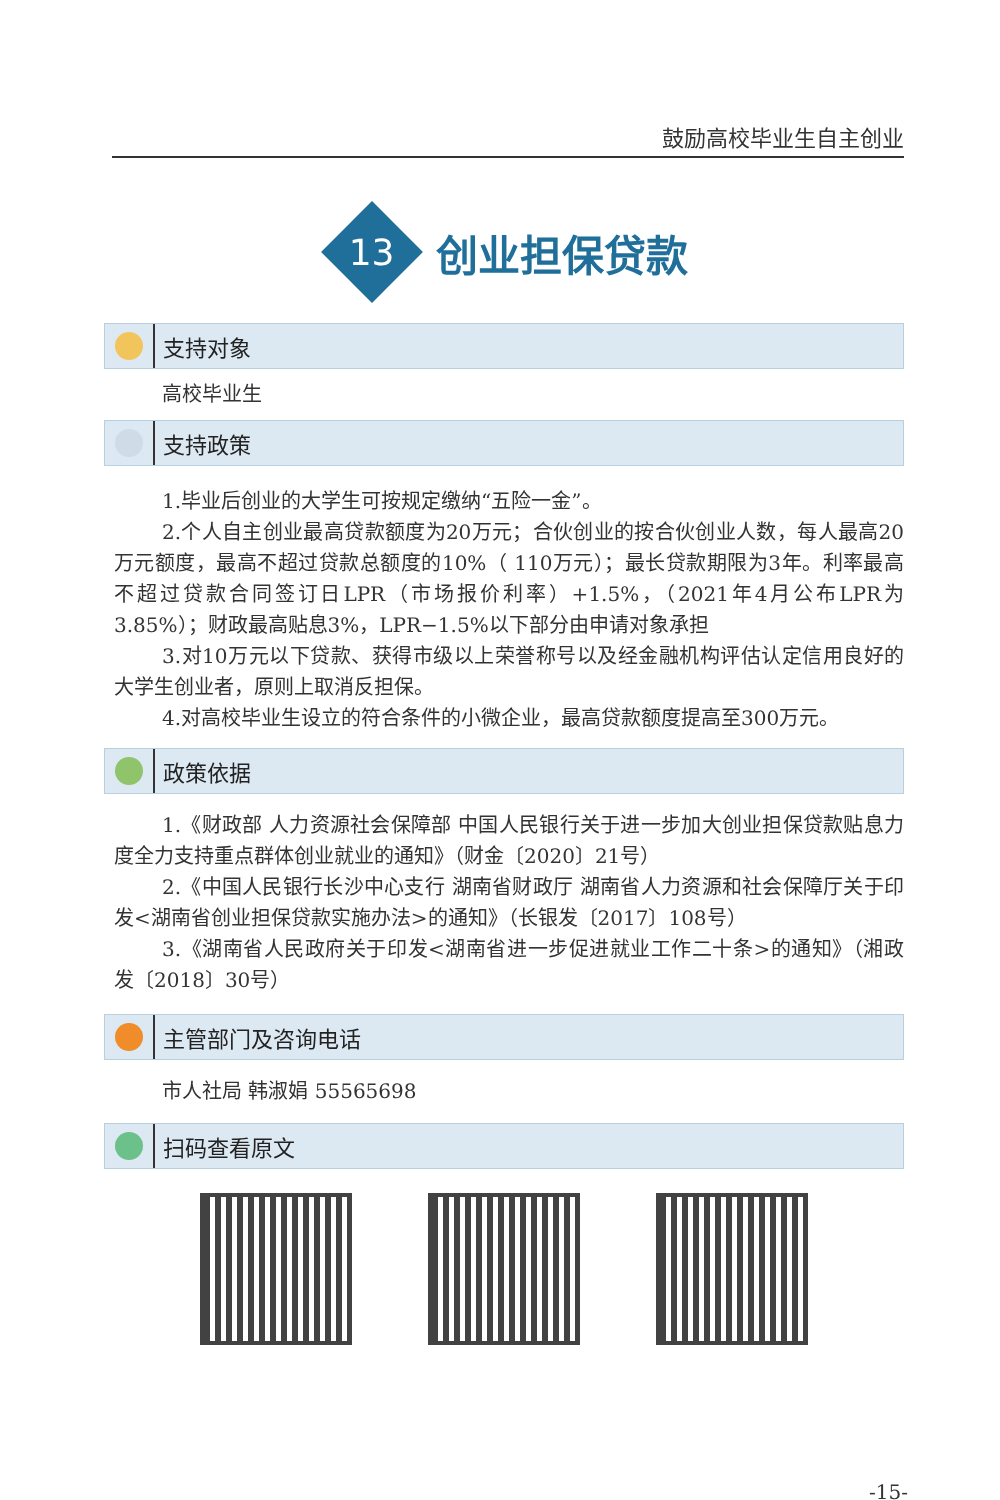鼓励高校毕业生自主创业
13
创业担保贷款
支持对象
高校毕业生
支持政策
1.毕业后创业的大学生可按规定缴纳“五险一金”。
2.个人自主创业最高贷款额度为20万元；合伙创业的按合伙创业人数，每人最高20万元额度，最高不超过贷款总额度的10%（ 110万元）；最长贷款期限为3年。利率最高不超过贷款合同签订日LPR（市场报价利率）+1.5%，（2021年4月公布LPR为3.85%）；财政最高贴息3%，LPR−1.5%以下部分由申请对象承担
3.对10万元以下贷款、获得市级以上荣誉称号以及经金融机构评估认定信用良好的大学生创业者，原则上取消反担保。
4.对高校毕业生设立的符合条件的小微企业，最高贷款额度提高至300万元。
政策依据
1.《财政部 人力资源社会保障部 中国人民银行关于进一步加大创业担保贷款贴息力度全力支持重点群体创业就业的通知》（财金〔2020〕21号）
2.《中国人民银行长沙中心支行 湖南省财政厅 湖南省人力资源和社会保障厅关于印发<湖南省创业担保贷款实施办法>的通知》（长银发〔2017〕108号）
3.《湖南省人民政府关于印发<湖南省进一步促进就业工作二十条>的通知》（湘政发〔2018〕30号）
主管部门及咨询电话
市人社局 韩淑娟 55565698
扫码查看原文
-15-